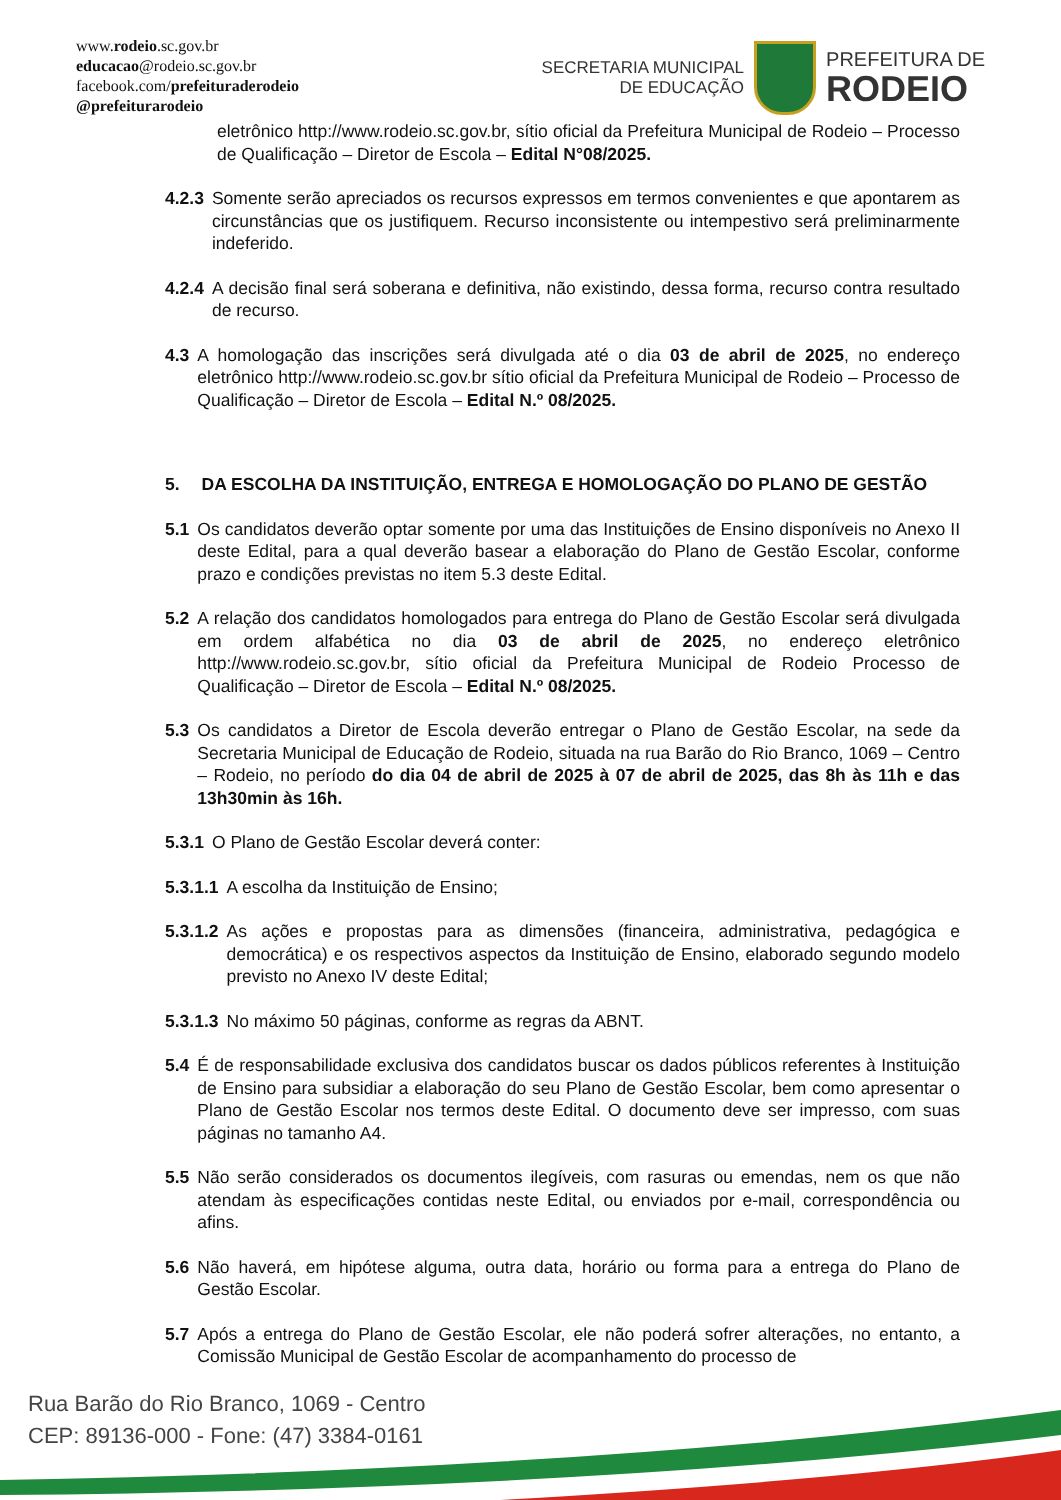www.rodeio.sc.gov.br
educacao@rodeio.sc.gov.br
facebook.com/prefeituraderodeio
@prefeiturarodeio
SECRETARIA MUNICIPAL
DE EDUCAÇÃO
PREFEITURA DE
RODEIO
eletrônico http://www.rodeio.sc.gov.br, sítio oficial da Prefeitura Municipal de Rodeio – Processo de Qualificação – Diretor de Escola – Edital N°08/2025.
4.2.3 Somente serão apreciados os recursos expressos em termos convenientes e que apontarem as circunstâncias que os justifiquem. Recurso inconsistente ou intempestivo será preliminarmente indeferido.
4.2.4 A decisão final será soberana e definitiva, não existindo, dessa forma, recurso contra resultado de recurso.
4.3 A homologação das inscrições será divulgada até o dia 03 de abril de 2025, no endereço eletrônico http://www.rodeio.sc.gov.br sítio oficial da Prefeitura Municipal de Rodeio – Processo de Qualificação – Diretor de Escola – Edital N.º 08/2025.
5. DA ESCOLHA DA INSTITUIÇÃO, ENTREGA E HOMOLOGAÇÃO DO PLANO DE GESTÃO
5.1 Os candidatos deverão optar somente por uma das Instituições de Ensino disponíveis no Anexo II deste Edital, para a qual deverão basear a elaboração do Plano de Gestão Escolar, conforme prazo e condições previstas no item 5.3 deste Edital.
5.2 A relação dos candidatos homologados para entrega do Plano de Gestão Escolar será divulgada em ordem alfabética no dia 03 de abril de 2025, no endereço eletrônico http://www.rodeio.sc.gov.br, sítio oficial da Prefeitura Municipal de Rodeio Processo de Qualificação – Diretor de Escola – Edital N.º 08/2025.
5.3 Os candidatos a Diretor de Escola deverão entregar o Plano de Gestão Escolar, na sede da Secretaria Municipal de Educação de Rodeio, situada na rua Barão do Rio Branco, 1069 – Centro – Rodeio, no período do dia 04 de abril de 2025 à 07 de abril de 2025, das 8h às 11h e das 13h30min às 16h.
5.3.1 O Plano de Gestão Escolar deverá conter:
5.3.1.1 A escolha da Instituição de Ensino;
5.3.1.2 As ações e propostas para as dimensões (financeira, administrativa, pedagógica e democrática) e os respectivos aspectos da Instituição de Ensino, elaborado segundo modelo previsto no Anexo IV deste Edital;
5.3.1.3 No máximo 50 páginas, conforme as regras da ABNT.
5.4 É de responsabilidade exclusiva dos candidatos buscar os dados públicos referentes à Instituição de Ensino para subsidiar a elaboração do seu Plano de Gestão Escolar, bem como apresentar o Plano de Gestão Escolar nos termos deste Edital. O documento deve ser impresso, com suas páginas no tamanho A4.
5.5 Não serão considerados os documentos ilegíveis, com rasuras ou emendas, nem os que não atendam às especificações contidas neste Edital, ou enviados por e-mail, correspondência ou afins.
5.6 Não haverá, em hipótese alguma, outra data, horário ou forma para a entrega do Plano de Gestão Escolar.
5.7 Após a entrega do Plano de Gestão Escolar, ele não poderá sofrer alterações, no entanto, a Comissão Municipal de Gestão Escolar de acompanhamento do processo de
Rua Barão do Rio Branco, 1069 - Centro
CEP: 89136-000 - Fone: (47) 3384-0161